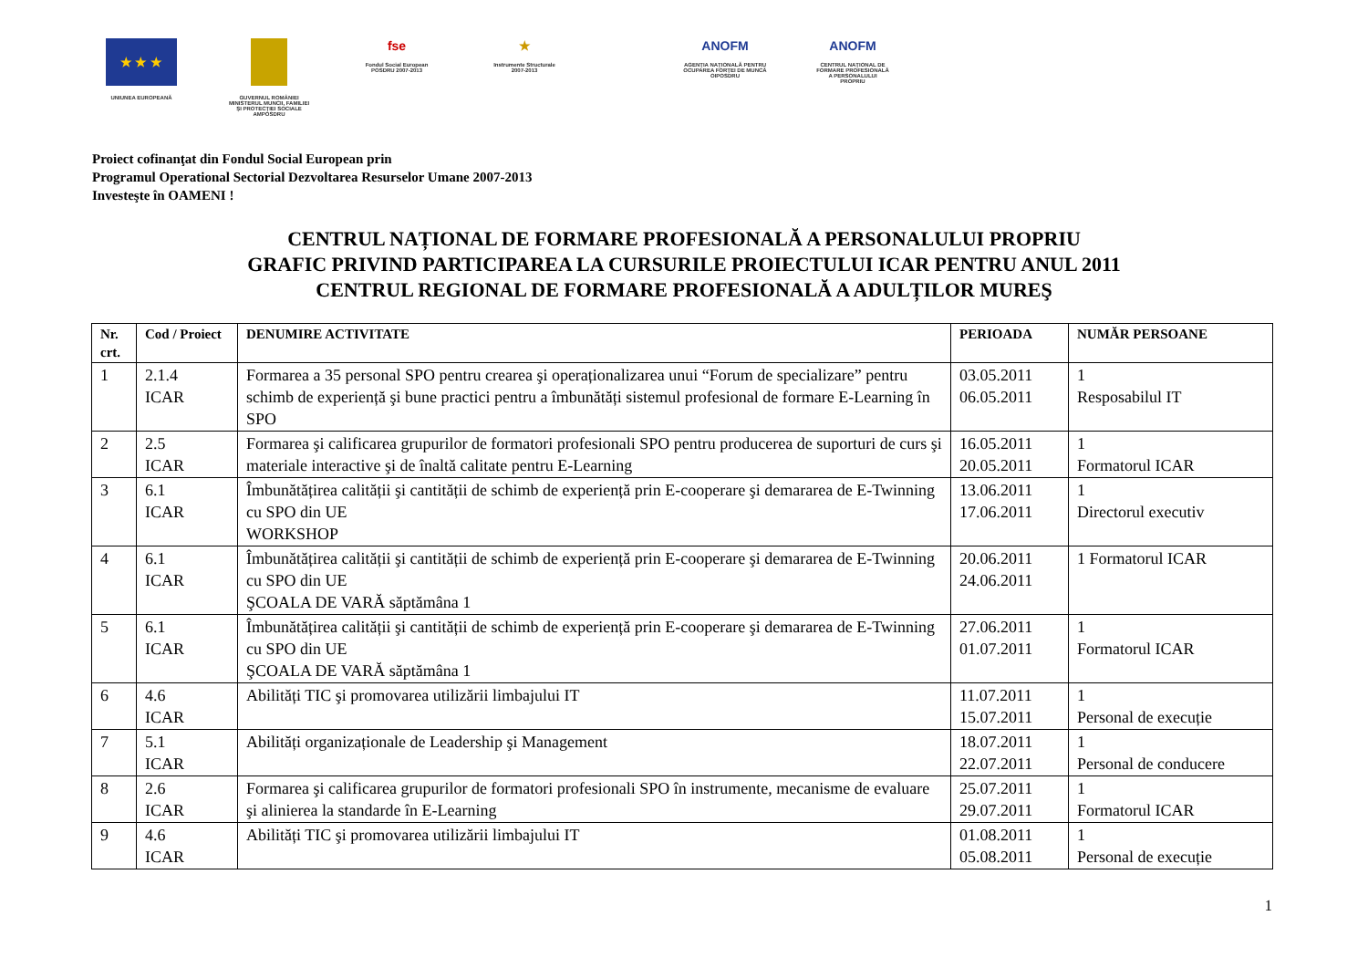★ ★ ★
UNIUNEA EUROPEANĂ
GUVERNUL ROMÂNIEI
MINISTERUL MUNCII, FAMILIEI
ŞI PROTECŢIEI SOCIALE
AMPOSDRU
fse
Fondul Social European
POSDRU 2007-2013
★
Instrumente Structurale
2007-2013
ANOFM
AGENŢIA NAŢIONALĂ PENTRU
OCUPAREA FORŢEI DE MUNCĂ
OIPOSDRU
ANOFM
CENTRUL NAŢIONAL DE
FORMARE PROFESIONALĂ
A PERSONALULUI
PROPRIU
Proiect cofinanţat din Fondul Social European prin
Programul Operational Sectorial Dezvoltarea Resurselor Umane 2007-2013
Investeşte în OAMENI !
CENTRUL NAȚIONAL DE FORMARE PROFESIONALĂ A PERSONALULUI PROPRIU
GRAFIC PRIVIND PARTICIPAREA LA CURSURILE PROIECTULUI ICAR PENTRU ANUL 2011
CENTRUL REGIONAL DE FORMARE PROFESIONALĂ A ADULȚILOR MUREŞ
| Nr. crt. | Cod / Proiect | DENUMIRE ACTIVITATE | PERIOADA | NUMĂR PERSOANE |
| --- | --- | --- | --- | --- |
| 1 | 2.1.4 ICAR | Formarea a 35 personal SPO pentru crearea şi operaționalizarea unui “Forum de specializare” pentru schimb de experiență şi bune practici pentru a îmbunătăți sistemul profesional de formare E-Learning în SPO | 03.05.2011 06.05.2011 | 1 Resposabilul IT |
| 2 | 2.5 ICAR | Formarea şi calificarea grupurilor de formatori profesionali SPO pentru producerea de suporturi de curs şi materiale interactive şi de înaltă calitate pentru E-Learning | 16.05.2011 20.05.2011 | 1 Formatorul ICAR |
| 3 | 6.1 ICAR | Îmbunătățirea calității şi cantității de schimb de experiență prin E-cooperare şi demararea de E-Twinning cu SPO din UE WORKSHOP | 13.06.2011 17.06.2011 | 1 Directorul executiv |
| 4 | 6.1 ICAR | Îmbunătățirea calității şi cantității de schimb de experiență prin E-cooperare şi demararea de E-Twinning cu SPO din UE ŞCOALA DE VARĂ săptămâna 1 | 20.06.2011 24.06.2011 | 1 Formatorul ICAR |
| 5 | 6.1 ICAR | Îmbunătățirea calității şi cantității de schimb de experiență prin E-cooperare şi demararea de E-Twinning cu SPO din UE ŞCOALA DE VARĂ săptămâna 1 | 27.06.2011 01.07.2011 | 1 Formatorul ICAR |
| 6 | 4.6 ICAR | Abilități TIC şi promovarea utilizării limbajului IT | 11.07.2011 15.07.2011 | 1 Personal de execuție |
| 7 | 5.1 ICAR | Abilități organizaționale de Leadership şi Management | 18.07.2011 22.07.2011 | 1 Personal de conducere |
| 8 | 2.6 ICAR | Formarea şi calificarea grupurilor de formatori profesionali SPO în instrumente, mecanisme de evaluare şi alinierea la standarde în E-Learning | 25.07.2011 29.07.2011 | 1 Formatorul ICAR |
| 9 | 4.6 ICAR | Abilități TIC şi promovarea utilizării limbajului IT | 01.08.2011 05.08.2011 | 1 Personal de execuție |
1